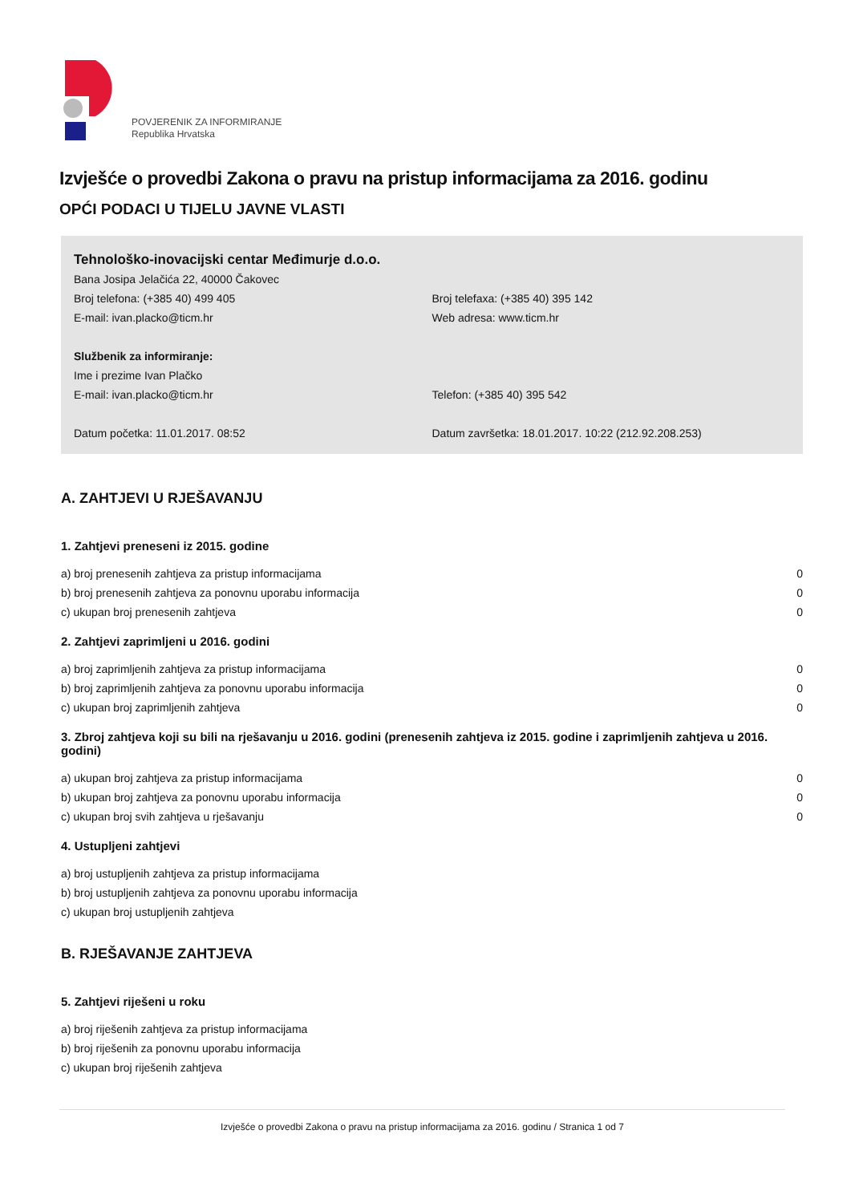POVJERENIK ZA INFORMIRANJE
Republika Hrvatska
Izvješće o provedbi Zakona o pravu na pristup informacijama za 2016. godinu
OPĆI PODACI U TIJELU JAVNE VLASTI
Tehnološko-inovacijski centar Međimurje d.o.o.
Bana Josipa Jelačića 22, 40000 Čakovec
Broj telefona: (+385 40) 499 405 Broj telefaxa: (+385 40) 395 142
E-mail: ivan.placko@ticm.hr Web adresa: www.ticm.hr
Službenik za informiranje:
Ime i prezime Ivan Plačko
E-mail: ivan.placko@ticm.hr Telefon: (+385 40) 395 542
Datum početka: 11.01.2017. 08:52 Datum završetka: 18.01.2017. 10:22 (212.92.208.253)
A. ZAHTJEVI U RJEŠAVANJU
1. Zahtjevi preneseni iz 2015. godine
| a) broj prenesenih zahtjeva za pristup informacijama | 0 |
| b) broj prenesenih zahtjeva za ponovnu uporabu informacija | 0 |
| c) ukupan broj prenesenih zahtjeva | 0 |
2. Zahtjevi zaprimljeni u 2016. godini
| a) broj zaprimljenih zahtjeva za pristup informacijama | 0 |
| b) broj zaprimljenih zahtjeva za ponovnu uporabu informacija | 0 |
| c) ukupan broj zaprimljenih zahtjeva | 0 |
3. Zbroj zahtjeva koji su bili na rješavanju u 2016. godini (prenesenih zahtjeva iz 2015. godine i zaprimljenih zahtjeva u 2016. godini)
| a) ukupan broj zahtjeva za pristup informacijama | 0 |
| b) ukupan broj zahtjeva za ponovnu uporabu informacija | 0 |
| c) ukupan broj svih zahtjeva u rješavanju | 0 |
4. Ustupljeni zahtjevi
| a) broj ustupljenih zahtjeva za pristup informacijama |
| b) broj ustupljenih zahtjeva za ponovnu uporabu informacija |
| c) ukupan broj ustupljenih zahtjeva |
B. RJEŠAVANJE ZAHTJEVA
5. Zahtjevi riješeni u roku
| a) broj riješenih zahtjeva za pristup informacijama |
| b) broj riješenih za ponovnu uporabu informacija |
| c) ukupan broj riješenih zahtjeva |
Izvješće o provedbi Zakona o pravu na pristup informacijama za 2016. godinu / Stranica 1 od 7